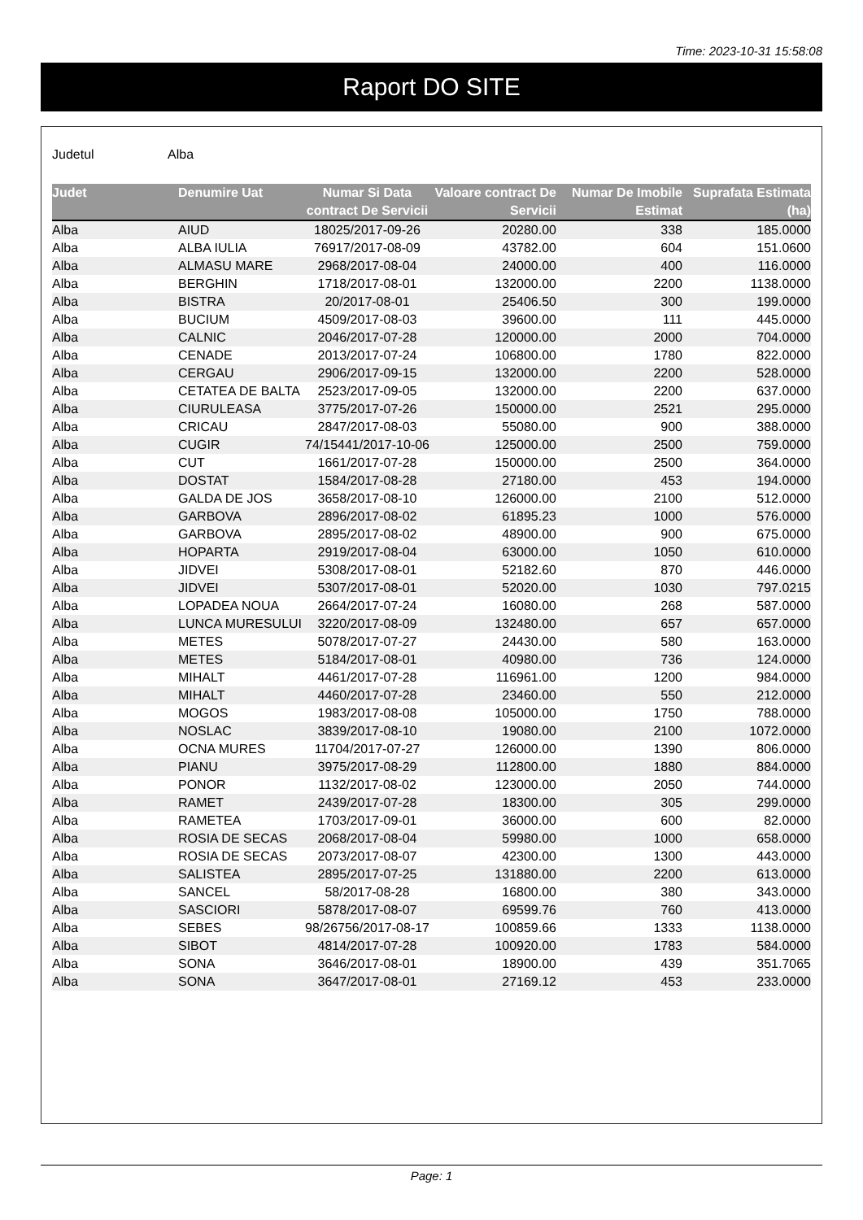Time: 2023-10-31 15:58:08
Raport DO SITE
Judetul Alba
| Judet | Denumire Uat | Numar Si Data contract De Servicii | Valoare contract De Servicii | Numar De Imobile Estimat | Suprafata Estimata (ha) |
| --- | --- | --- | --- | --- | --- |
| Alba | AIUD | 18025/2017-09-26 | 20280.00 | 338 | 185.0000 |
| Alba | ALBA IULIA | 76917/2017-08-09 | 43782.00 | 604 | 151.0600 |
| Alba | ALMASU MARE | 2968/2017-08-04 | 24000.00 | 400 | 116.0000 |
| Alba | BERGHIN | 1718/2017-08-01 | 132000.00 | 2200 | 1138.0000 |
| Alba | BISTRA | 20/2017-08-01 | 25406.50 | 300 | 199.0000 |
| Alba | BUCIUM | 4509/2017-08-03 | 39600.00 | 111 | 445.0000 |
| Alba | CALNIC | 2046/2017-07-28 | 120000.00 | 2000 | 704.0000 |
| Alba | CENADE | 2013/2017-07-24 | 106800.00 | 1780 | 822.0000 |
| Alba | CERGAU | 2906/2017-09-15 | 132000.00 | 2200 | 528.0000 |
| Alba | CETATEA DE BALTA | 2523/2017-09-05 | 132000.00 | 2200 | 637.0000 |
| Alba | CIURULEASA | 3775/2017-07-26 | 150000.00 | 2521 | 295.0000 |
| Alba | CRICAU | 2847/2017-08-03 | 55080.00 | 900 | 388.0000 |
| Alba | CUGIR | 74/15441/2017-10-06 | 125000.00 | 2500 | 759.0000 |
| Alba | CUT | 1661/2017-07-28 | 150000.00 | 2500 | 364.0000 |
| Alba | DOSTAT | 1584/2017-08-28 | 27180.00 | 453 | 194.0000 |
| Alba | GALDA DE JOS | 3658/2017-08-10 | 126000.00 | 2100 | 512.0000 |
| Alba | GARBOVA | 2896/2017-08-02 | 61895.23 | 1000 | 576.0000 |
| Alba | GARBOVA | 2895/2017-08-02 | 48900.00 | 900 | 675.0000 |
| Alba | HOPARTA | 2919/2017-08-04 | 63000.00 | 1050 | 610.0000 |
| Alba | JIDVEI | 5308/2017-08-01 | 52182.60 | 870 | 446.0000 |
| Alba | JIDVEI | 5307/2017-08-01 | 52020.00 | 1030 | 797.0215 |
| Alba | LOPADEA NOUA | 2664/2017-07-24 | 16080.00 | 268 | 587.0000 |
| Alba | LUNCA MURESULUI | 3220/2017-08-09 | 132480.00 | 657 | 657.0000 |
| Alba | METES | 5078/2017-07-27 | 24430.00 | 580 | 163.0000 |
| Alba | METES | 5184/2017-08-01 | 40980.00 | 736 | 124.0000 |
| Alba | MIHALT | 4461/2017-07-28 | 116961.00 | 1200 | 984.0000 |
| Alba | MIHALT | 4460/2017-07-28 | 23460.00 | 550 | 212.0000 |
| Alba | MOGOS | 1983/2017-08-08 | 105000.00 | 1750 | 788.0000 |
| Alba | NOSLAC | 3839/2017-08-10 | 19080.00 | 2100 | 1072.0000 |
| Alba | OCNA MURES | 11704/2017-07-27 | 126000.00 | 1390 | 806.0000 |
| Alba | PIANU | 3975/2017-08-29 | 112800.00 | 1880 | 884.0000 |
| Alba | PONOR | 1132/2017-08-02 | 123000.00 | 2050 | 744.0000 |
| Alba | RAMET | 2439/2017-07-28 | 18300.00 | 305 | 299.0000 |
| Alba | RAMETEA | 1703/2017-09-01 | 36000.00 | 600 | 82.0000 |
| Alba | ROSIA DE SECAS | 2068/2017-08-04 | 59980.00 | 1000 | 658.0000 |
| Alba | ROSIA DE SECAS | 2073/2017-08-07 | 42300.00 | 1300 | 443.0000 |
| Alba | SALISTEA | 2895/2017-07-25 | 131880.00 | 2200 | 613.0000 |
| Alba | SANCEL | 58/2017-08-28 | 16800.00 | 380 | 343.0000 |
| Alba | SASCIORI | 5878/2017-08-07 | 69599.76 | 760 | 413.0000 |
| Alba | SEBES | 98/26756/2017-08-17 | 100859.66 | 1333 | 1138.0000 |
| Alba | SIBOT | 4814/2017-07-28 | 100920.00 | 1783 | 584.0000 |
| Alba | SONA | 3646/2017-08-01 | 18900.00 | 439 | 351.7065 |
| Alba | SONA | 3647/2017-08-01 | 27169.12 | 453 | 233.0000 |
Page: 1